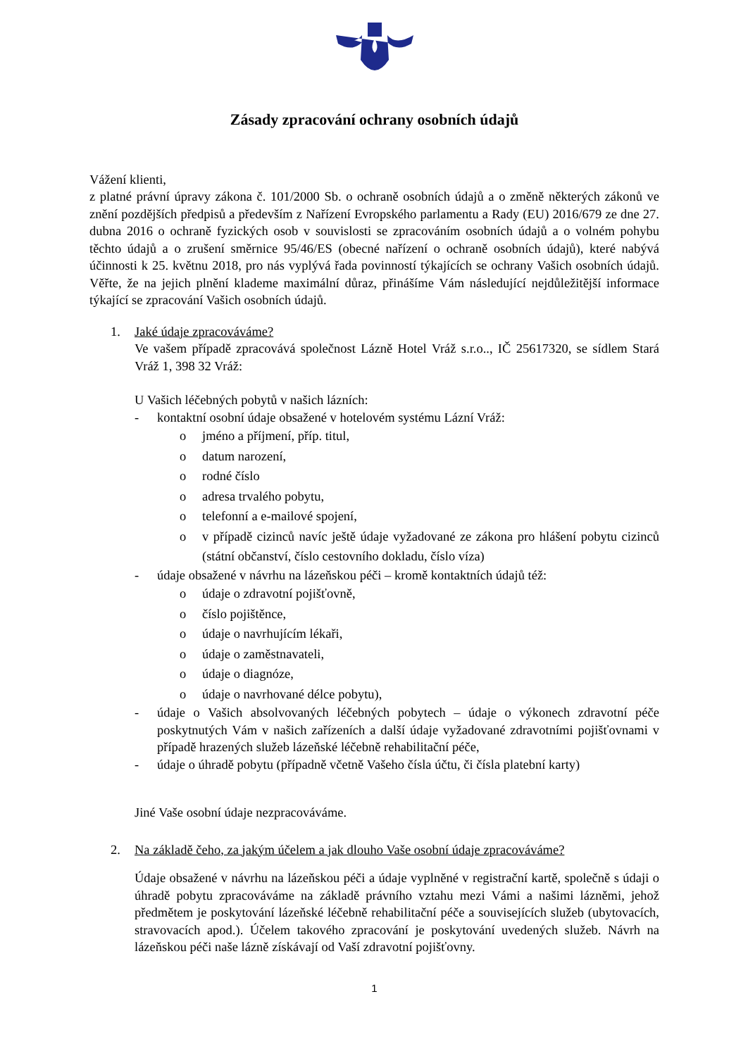Zásady zpracování ochrany osobních údajů
Vážení klienti,
z platné právní úpravy zákona č. 101/2000 Sb. o ochraně osobních údajů a o změně některých zákonů ve znění pozdějších předpisů a především z Nařízení Evropského parlamentu a Rady (EU) 2016/679 ze dne 27. dubna 2016 o ochraně fyzických osob v souvislosti se zpracováním osobních údajů a o volném pohybu těchto údajů a o zrušení směrnice 95/46/ES (obecné nařízení o ochraně osobních údajů), které nabývá účinnosti k 25. květnu 2018, pro nás vyplývá řada povinností týkajících se ochrany Vašich osobních údajů. Věřte, že na jejich plnění klademe maximální důraz, přinášíme Vám následující nejdůležitější informace týkající se zpracování Vašich osobních údajů.
1. Jaké údaje zpracováváme?
Ve vašem případě zpracovává společnost Lázně Hotel Vráž s.r.o.., IČ 25617320, se sídlem Stará Vráž 1, 398 32 Vráž:
U Vašich léčebných pobytů v našich lázních:
- kontaktní osobní údaje obsažené v hotelovém systému Lázní Vráž:
o jméno a příjmení, příp. titul,
o datum narození,
o rodné číslo
o adresa trvalého pobytu,
o telefonní a e-mailové spojení,
o v případě cizinců navíc ještě údaje vyžadované ze zákona pro hlášení pobytu cizinců (státní občanství, číslo cestovního dokladu, číslo víza)
- údaje obsažené v návrhu na lázeňskou péči – kromě kontaktních údajů též:
o údaje o zdravotní pojišťovně,
o číslo pojištěnce,
o údaje o navrhujícím lékaři,
o údaje o zaměstnavateli,
o údaje o diagnóze,
o údaje o navrhované délce pobytu),
- údaje o Vašich absolvovaných léčebných pobytech – údaje o výkonech zdravotní péče poskytnutých Vám v našich zařízeních a další údaje vyžadované zdravotními pojišťovnami v případě hrazených služeb lázeňské léčebně rehabilitační péče,
- údaje o úhradě pobytu (případně včetně Vašeho čísla účtu, či čísla platební karty)
Jiné Vaše osobní údaje nezpracováváme.
2. Na základě čeho, za jakým účelem a jak dlouho Vaše osobní údaje zpracováváme?
Údaje obsažené v návrhu na lázeňskou péči a údaje vyplněné v registrační kartě, společně s údaji o úhradě pobytu zpracováváme na základě právního vztahu mezi Vámi a našimi lázněmi, jehož předmětem je poskytování lázeňské léčebně rehabilitační péče a souvisejících služeb (ubytovacích, stravovacích apod.). Účelem takového zpracování je poskytování uvedených služeb. Návrh na lázeňskou péči naše lázně získávají od Vaší zdravotní pojišťovny.
1